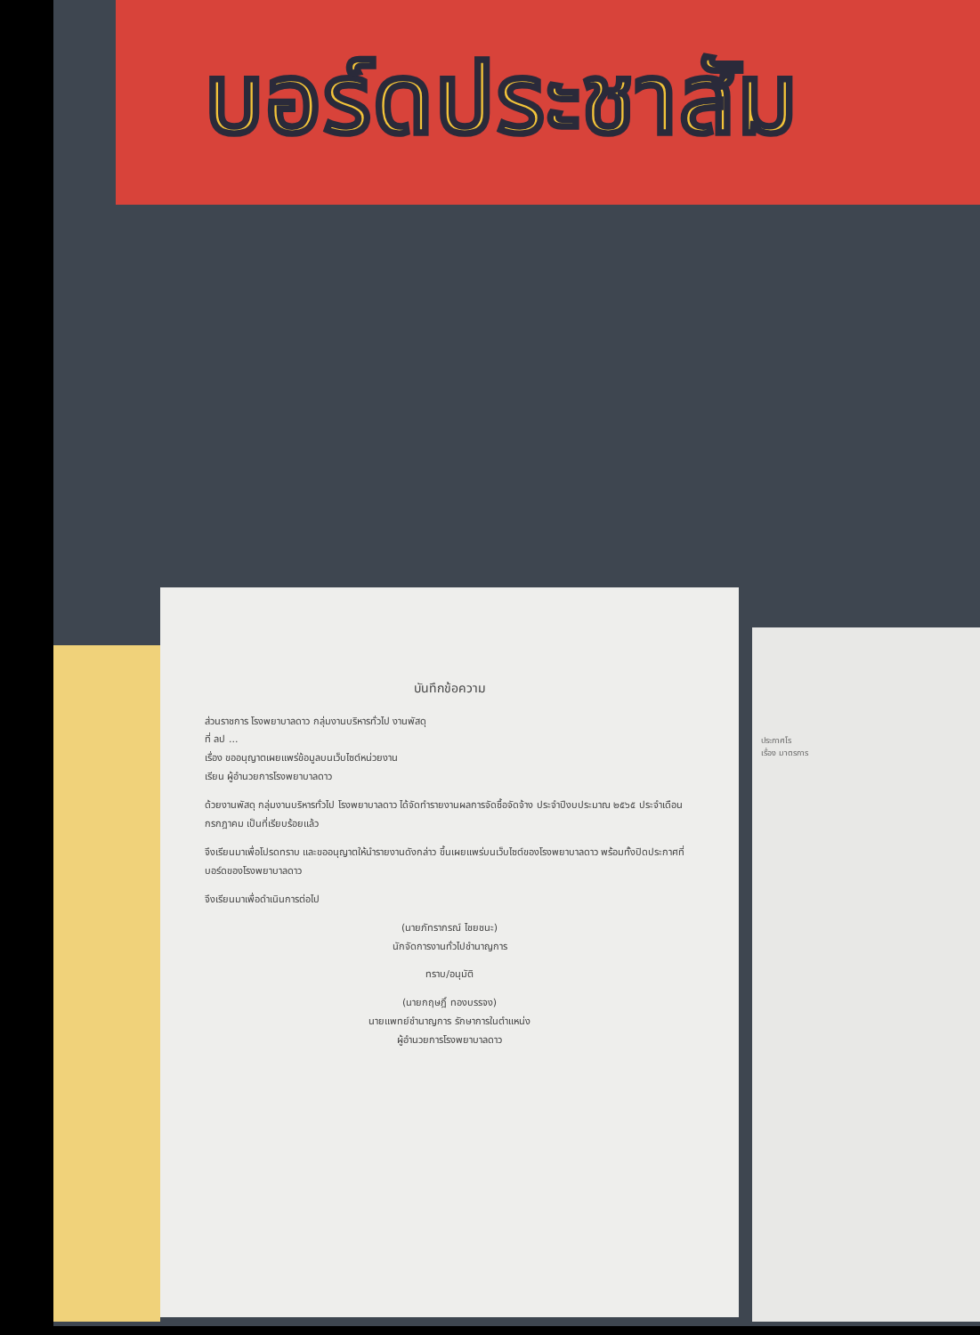บอร์ดประชาสัม
บันทึกข้อความ
ส่วนราชการ โรงพยาบาลดาว กลุ่มงานบริหารทั่วไป งานพัสดุ
ที่ ลป ...
เรื่อง ขออนุญาตเผยแพร่ข้อมูลบนเว็บไซต์หน่วยงาน
เรียน ผู้อำนวยการโรงพยาบาลดาว
ด้วยงานพัสดุ กลุ่มงานบริหารทั่วไป โรงพยาบาลดาว ได้จัดทำรายงานผลการจัดซื้อจัดจ้าง ประจำปีงบประมาณ ๒๕๖๕ ประจำเดือน กรกฎาคม เป็นที่เรียบร้อยแล้ว
จึงเรียนมาเพื่อโปรดทราบ และขออนุญาตให้นำรายงานดังกล่าว ขึ้นเผยแพร่บนเว็บไซต์ของโรงพยาบาลดาว พร้อมทั้งปิดประกาศที่บอร์ดของโรงพยาบาลดาว
จึงเรียนมาเพื่อดำเนินการต่อไป
(นายภัทรากรณ์ ไชยชนะ)
นักจัดการงานทั่วไปชำนาญการ
ทราบ/อนุมัติ
(นายกฤษฎิ์ ทองบรรจง)
นายแพทย์ชำนาญการ รักษาการในตำแหน่ง
ผู้อำนวยการโรงพยาบาลดาว
ประกาศโร
เรื่อง มาตรการ